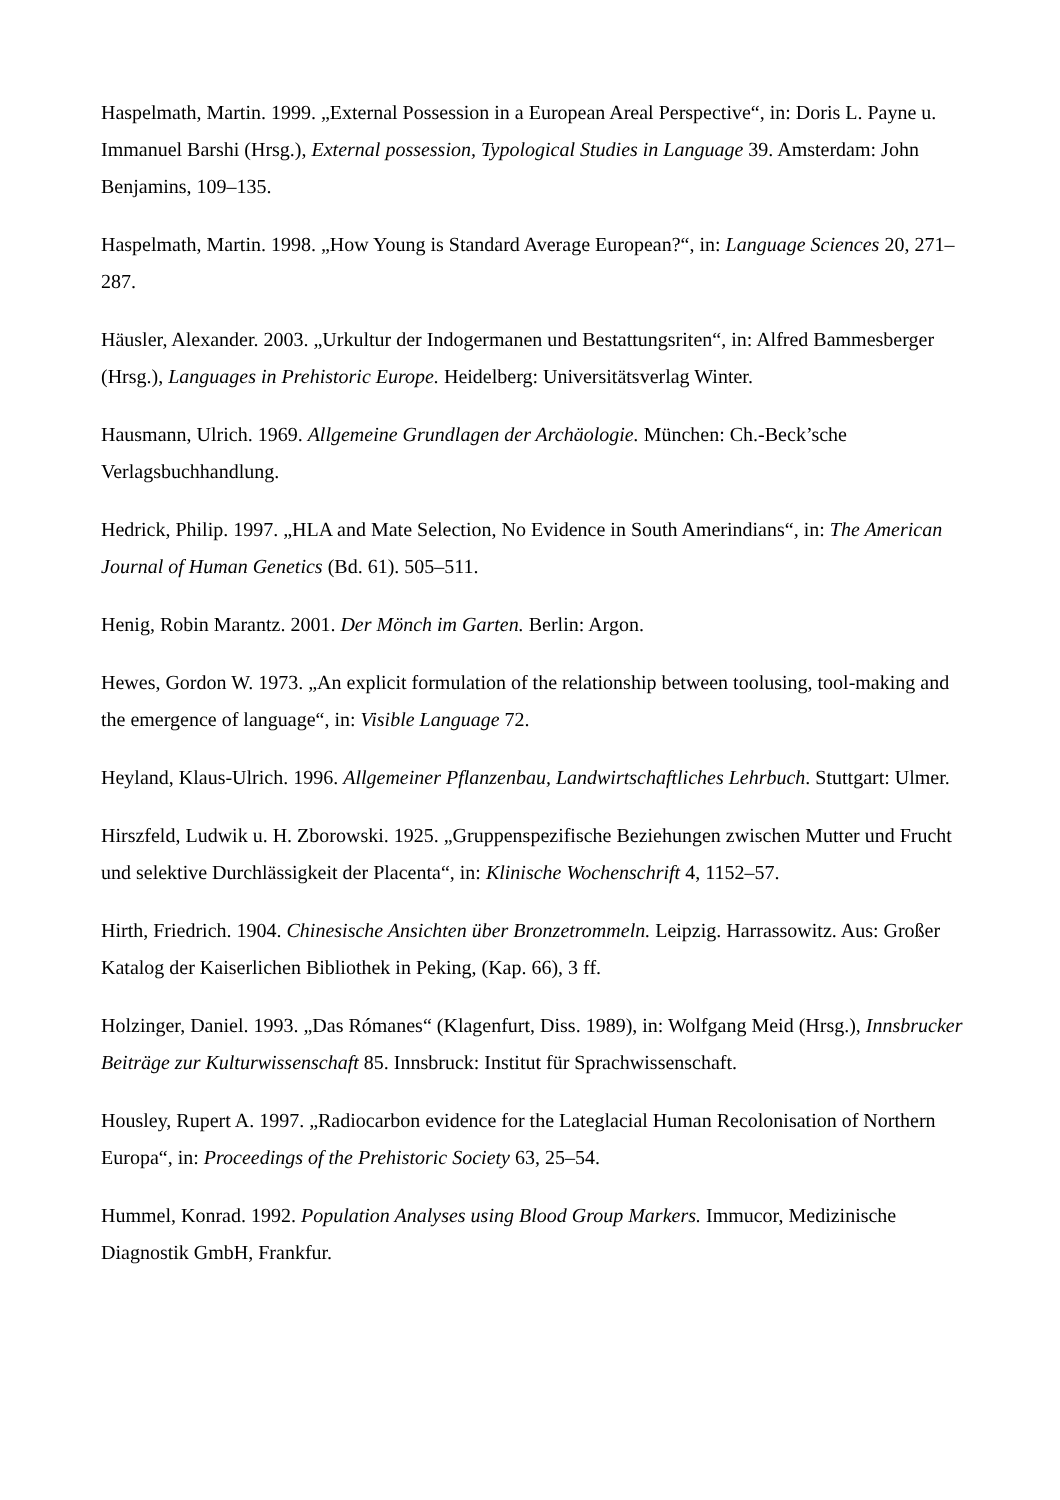Haspelmath, Martin. 1999. „External Possession in a European Areal Perspective“, in: Doris L. Payne u. Immanuel Barshi (Hrsg.), External possession, Typological Studies in Language 39. Amsterdam: John Benjamins, 109–135.
Haspelmath, Martin. 1998. „How Young is Standard Average European?“, in: Language Sciences 20, 271–287.
Häusler, Alexander. 2003. „Urkultur der Indogermanen und Bestattungsriten“, in: Alfred Bammesberger (Hrsg.), Languages in Prehistoric Europe. Heidelberg: Universitätsverlag Winter.
Hausmann, Ulrich. 1969. Allgemeine Grundlagen der Archäologie. München: Ch.-Beck’sche Verlagsbuchhandlung.
Hedrick, Philip. 1997. „HLA and Mate Selection, No Evidence in South Amerindians“, in: The American Journal of Human Genetics (Bd. 61). 505–511.
Henig, Robin Marantz. 2001. Der Mönch im Garten. Berlin: Argon.
Hewes, Gordon W. 1973. „An explicit formulation of the relationship between toolusing, tool-making and the emergence of language“, in: Visible Language 72.
Heyland, Klaus-Ulrich. 1996. Allgemeiner Pflanzenbau, Landwirtschaftliches Lehrbuch. Stuttgart: Ulmer.
Hirszfeld, Ludwik u. H. Zborowski. 1925. „Gruppenspezifische Beziehungen zwischen Mutter und Frucht und selektive Durchlässigkeit der Placenta“, in: Klinische Wochenschrift 4, 1152–57.
Hirth, Friedrich. 1904. Chinesische Ansichten über Bronzetrommeln. Leipzig. Harrassowitz. Aus: Großer Katalog der Kaiserlichen Bibliothek in Peking, (Kap. 66), 3 ff.
Holzinger, Daniel. 1993. „Das Rómanes“ (Klagenfurt, Diss. 1989), in: Wolfgang Meid (Hrsg.), Innsbrucker Beiträge zur Kulturwissenschaft 85. Innsbruck: Institut für Sprachwissenschaft.
Housley, Rupert A. 1997. „Radiocarbon evidence for the Lateglacial Human Recolonisation of Northern Europa“, in: Proceedings of the Prehistoric Society 63, 25–54.
Hummel, Konrad. 1992. Population Analyses using Blood Group Markers. Immucor, Medizinische Diagnostik GmbH, Frankfur.